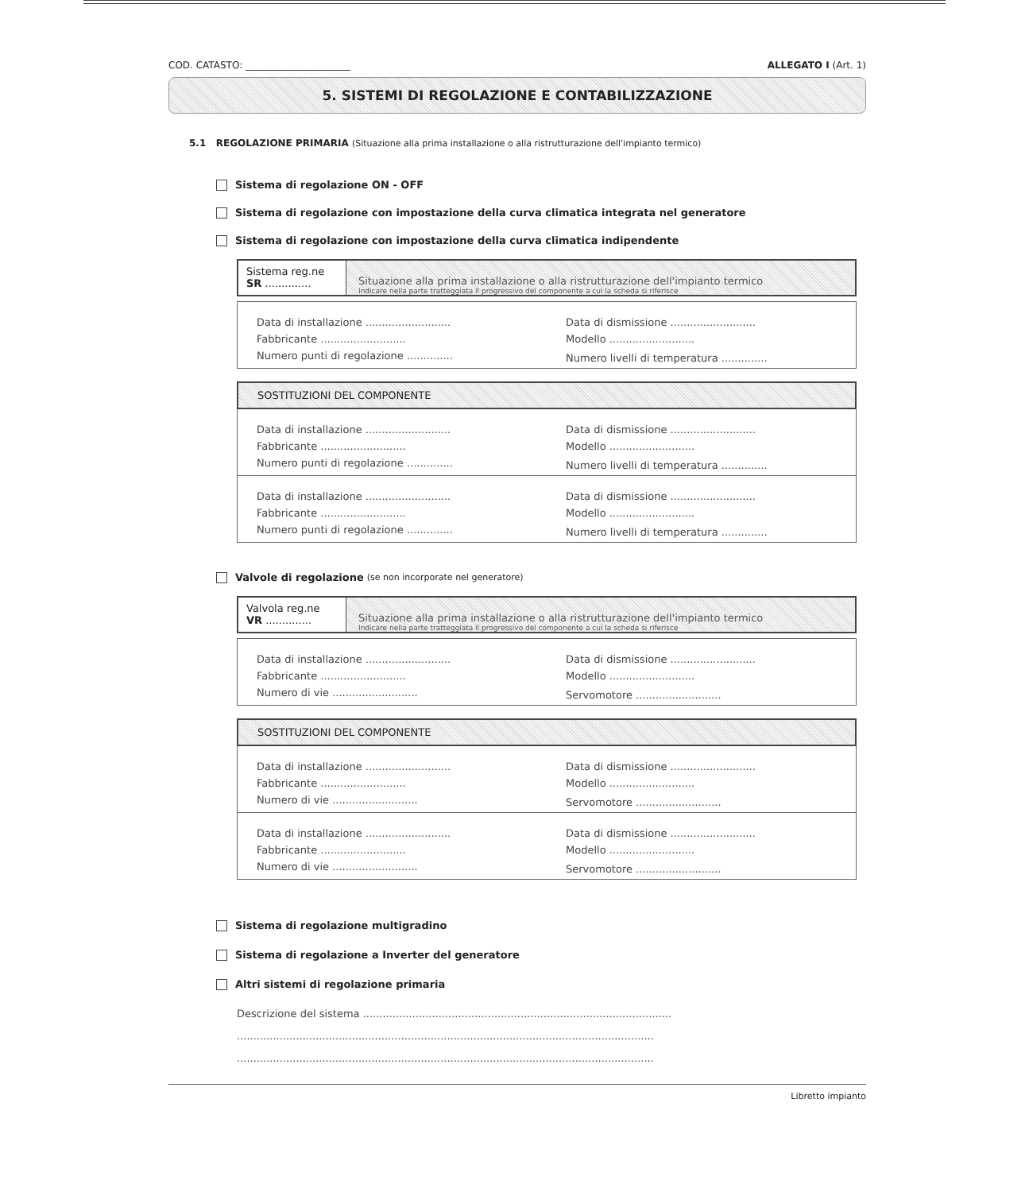COD. CATASTO: ______________________ ALLEGATO I (Art. 1)
5. SISTEMI DI REGOLAZIONE E CONTABILIZZAZIONE
5.1 REGOLAZIONE PRIMARIA (Situazione alla prima installazione o alla ristrutturazione dell'impianto termico)
Sistema di regolazione ON - OFF
Sistema di regolazione con impostazione della curva climatica integrata nel generatore
Sistema di regolazione con impostazione della curva climatica indipendente
Sistema reg.ne
SR ..............
Situazione alla prima installazione o alla ristrutturazione dell'impianto termico
Indicare nella parte tratteggiata il progressivo del componente a cui la scheda si riferisce
| Data di installazione .......................... | Data di dismissione .......................... |
| Fabbricante .......................... | Modello .......................... |
| Numero punti di regolazione .............. | Numero livelli di temperatura .............. |
SOSTITUZIONI DEL COMPONENTE
| Data di installazione .......................... | Data di dismissione .......................... |
| Fabbricante .......................... | Modello .......................... |
| Numero punti di regolazione .............. | Numero livelli di temperatura .............. |
| Data di installazione .......................... | Data di dismissione .......................... |
| Fabbricante .......................... | Modello .......................... |
| Numero punti di regolazione .............. | Numero livelli di temperatura .............. |
Valvole di regolazione (se non incorporate nel generatore)
Valvola reg.ne
VR ..............
Situazione alla prima installazione o alla ristrutturazione dell'impianto termico
Indicare nella parte tratteggiata il progressivo del componente a cui la scheda si riferisce
| Data di installazione .......................... | Data di dismissione .......................... |
| Fabbricante .......................... | Modello .......................... |
| Numero di vie .......................... | Servomotore .......................... |
SOSTITUZIONI DEL COMPONENTE
| Data di installazione .......................... | Data di dismissione .......................... |
| Fabbricante .......................... | Modello .......................... |
| Numero di vie .......................... | Servomotore .......................... |
| Data di installazione .......................... | Data di dismissione .......................... |
| Fabbricante .......................... | Modello .......................... |
| Numero di vie .......................... | Servomotore .......................... |
Sistema di regolazione multigradino
Sistema di regolazione a Inverter del generatore
Altri sistemi di regolazione primaria
Descrizione del sistema ..............................................................................................
...............................................................................................................................
...............................................................................................................................
Libretto impianto